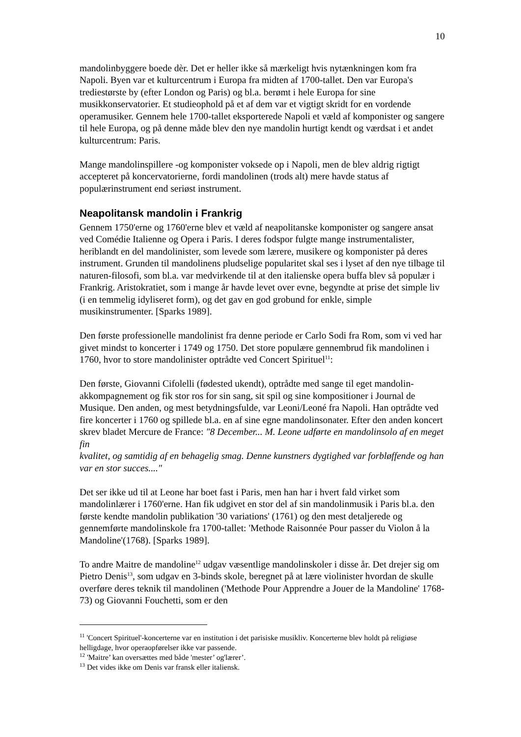10
mandolinbyggere boede dèr. Det er heller ikke så mærkeligt hvis nytænkningen kom fra Napoli. Byen var et kulturcentrum i Europa fra midten af 1700-tallet. Den var Europa's trediestørste by (efter London og Paris) og bl.a. berømt i hele Europa for sine musikkonservatorier. Et studieophold på et af dem var et vigtigt skridt for en vordende operamusiker. Gennem hele 1700-tallet eksporterede Napoli et væld af komponister og sangere til hele Europa, og på denne måde blev den nye mandolin hurtigt kendt og værdsat i et andet kulturcentrum: Paris.
Mange mandolinspillere -og komponister voksede op i Napoli, men de blev aldrig rigtigt accepteret på koncervatorierne, fordi mandolinen (trods alt) mere havde status af populærinstrument end seriøst instrument.
Neapolitansk mandolin i Frankrig
Gennem 1750'erne og 1760'erne blev et væld af neapolitanske komponister og sangere ansat ved Comédie Italienne og Opera i Paris. I deres fodspor fulgte mange instrumentalister, heriblandt en del mandolinister, som levede som lærere, musikere og komponister på deres instrument. Grunden til mandolinens pludselige popularitet skal ses i lyset af den nye tilbage til naturen-filosofi, som bl.a. var medvirkende til at den italienske opera buffa blev så populær i Frankrig. Aristokratiet, som i mange år havde levet over evne, begyndte at prise det simple liv (i en temmelig idyliseret form), og det gav en god grobund for enkle, simple musikinstrumenter. [Sparks 1989].
Den første professionelle mandolinist fra denne periode er Carlo Sodi fra Rom, som vi ved har givet mindst to koncerter i 1749 og 1750. Det store populære gennembrud fik mandolinen i 1760, hvor to store mandolinister optrådte ved Concert Spirituel<sup>11</sup>:
Den første, Giovanni Cifolelli (fødested ukendt), optrådte med sange til eget mandolin-akkompagnement og fik stor ros for sin sang, sit spil og sine kompositioner i Journal de Musique. Den anden, og mest betydningsfulde, var Leoni/Leoné fra Napoli. Han optrådte ved fire koncerter i 1760 og spillede bl.a. en af sine egne mandolinsonater. Efter den anden koncert skrev bladet Mercure de France: "8 December... M. Leone udførte en mandolinsolo af en meget fin
kvalitet, og samtidig af en behagelig smag. Denne kunstners dygtighed var forbløffende og han var en stor succes...."
Det ser ikke ud til at Leone har boet fast i Paris, men han har i hvert fald virket som mandolinlærer i 1760'erne. Han fik udgivet en stor del af sin mandolinmusik i Paris bl.a. den første kendte mandolin publikation '30 variations' (1761) og den mest detaljerede og gennemførte mandolinskole fra 1700-tallet: 'Methode Raisonnée Pour passer du Violon å la Mandoline'(1768). [Sparks 1989].
To andre Maitre de mandoline<sup>12</sup> udgav væsentlige mandolinskoler i disse år. Det drejer sig om Pietro Denis<sup>13</sup>, som udgav en 3-binds skole, beregnet på at lære violinister hvordan de skulle overføre deres teknik til mandolinen ('Methode Pour Apprendre a Jouer de la Mandoline' 1768-73) og Giovanni Fouchetti, som er den
<sup>11</sup> 'Concert Spirituel'-koncerterne var en institution i det parisiske musikliv. Koncerterne blev holdt på religiøse helligdage, hvor operaopførelser ikke var passende.
<sup>12</sup> 'Maitre’ kan oversættes med både 'mester’ og'lærer’.
<sup>13</sup> Det vides ikke om Denis var fransk eller italiensk.